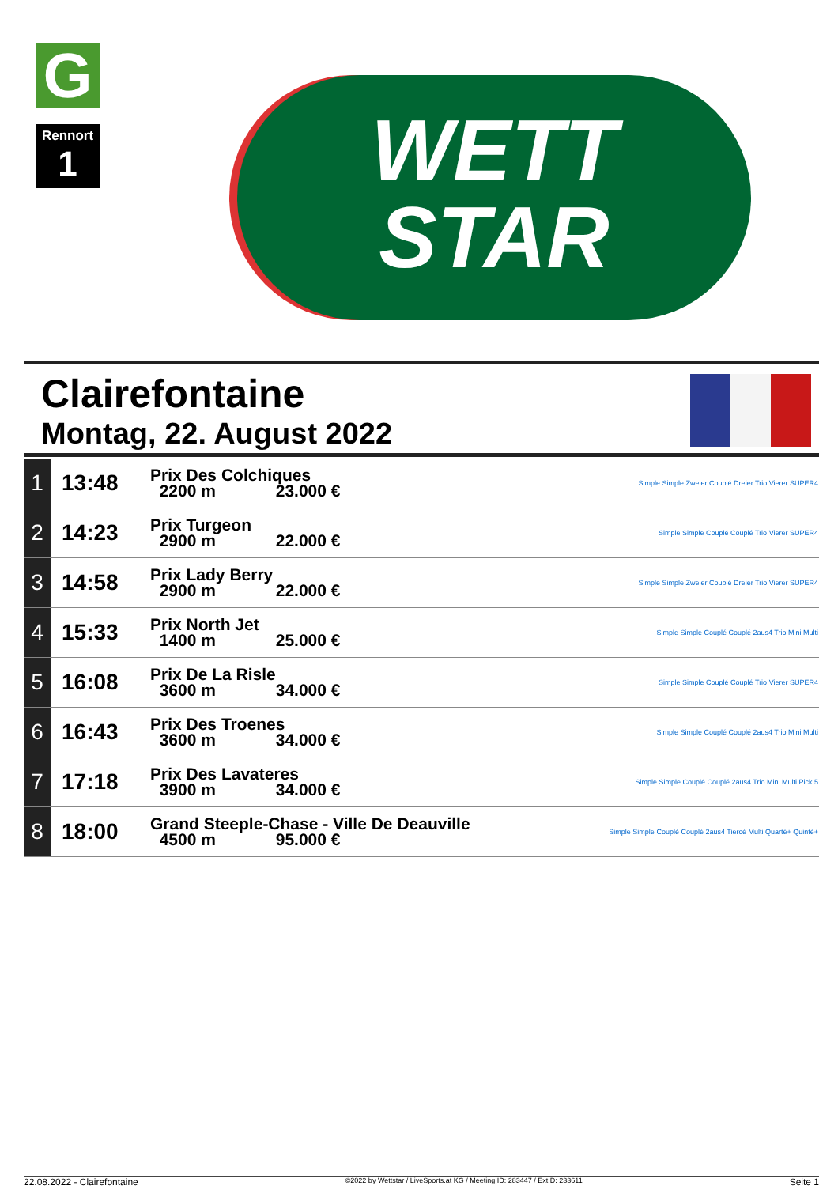G
Rennort
1
WETT
STAR
Clairefontaine
Montag, 22. August 2022
| 1 | 13:48 | Prix Des Colchiques 2200 m 23.000 € | Simple Simple Zweier Couplé Dreier Trio Vierer SUPER4 |
| 2 | 14:23 | Prix Turgeon 2900 m 22.000 € | Simple Simple Couplé Couplé Trio Vierer SUPER4 |
| 3 | 14:58 | Prix Lady Berry 2900 m 22.000 € | Simple Simple Zweier Couplé Dreier Trio Vierer SUPER4 |
| 4 | 15:33 | Prix North Jet 1400 m 25.000 € | Simple Simple Couplé Couplé 2aus4 Trio Mini Multi |
| 5 | 16:08 | Prix De La Risle 3600 m 34.000 € | Simple Simple Couplé Couplé Trio Vierer SUPER4 |
| 6 | 16:43 | Prix Des Troenes 3600 m 34.000 € | Simple Simple Couplé Couplé 2aus4 Trio Mini Multi |
| 7 | 17:18 | Prix Des Lavateres 3900 m 34.000 € | Simple Simple Couplé Couplé 2aus4 Trio Mini Multi Pick 5 |
| 8 | 18:00 | Grand Steeple-Chase - Ville De Deauville 4500 m 95.000 € | Simple Simple Couplé Couplé 2aus4 Tiercé Multi Quarté+ Quinté+ |
22.08.2022 - Clairefontaine ©2022 by Wettstar / LiveSports.at KG / Meeting ID: 283447 / ExtID: 233611 Seite 1